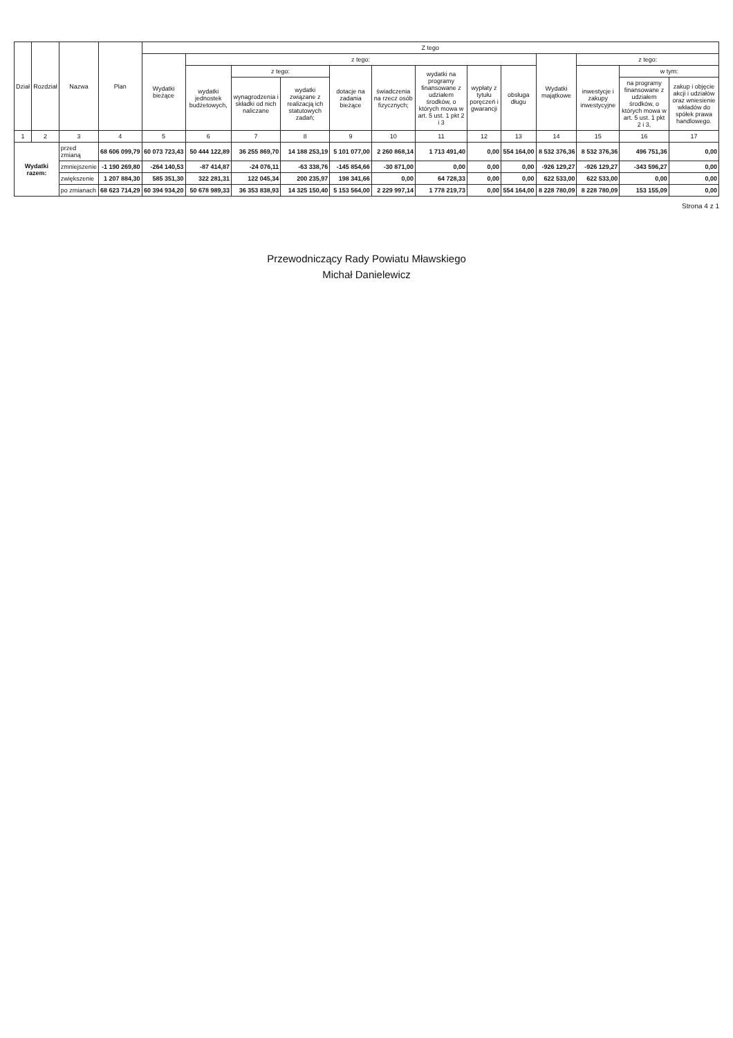| Dział | Rozdział | Nazwa | | Plan | Z tego | | | | | | | | | | | | |
| --- | --- | --- | --- | --- | --- | --- | --- | --- | --- | --- | --- | --- | --- | --- | --- | --- | --- |
| | | | | | Wydatki bieżące | z tego: | | | | | | | | Wydatki majątkowe | z tego: | | |
| | | | | | | wydatki jednostek budżetowych, | z tego: | | dotacje na zadania bieżące | świadczenia na rzecz osób fizycznych; | wydatki na programy finansowane z udziałem środków, o których mowa w art. 5 ust. 1 pkt 2 i 3 | wypłaty z tytułu poręczeń i gwarancji | obsługa długu | | inwestycje i zakupy inwestycyjne | w tym: | |
| | | | | | | | wynagrodzenia i składki od nich naliczane | wydatki związane z realizacją ich statutowych zadań; | | | | | | | | na programy finansowane z udziałem środków, o których mowa w art. 5 ust. 1 pkt 2 i 3, | zakup i objęcie akcji i udziałów oraz wniesienie wkładów do spółek prawa handlowego. |
| 1 | 2 | 3 | | 4 | 5 | 6 | 7 | 8 | 9 | 10 | 11 | 12 | 13 | 14 | 15 | 16 | 17 |
| Wydatki razem: | | | przed zmianą | 68 606 099,79 | 60 073 723,43 | 50 444 122,89 | 36 255 869,70 | 14 188 253,19 | 5 101 077,00 | 2 260 868,14 | 1 713 491,40 | 0,00 | 554 164,00 | 8 532 376,36 | 8 532 376,36 | 496 751,36 | 0,00 |
| | | | zmniejszenie | -1 190 269,80 | -264 140,53 | -87 414,87 | -24 076,11 | -63 338,76 | -145 854,66 | -30 871,00 | 0,00 | 0,00 | 0,00 | -926 129,27 | -926 129,27 | -343 596,27 | 0,00 |
| | | | zwiększenie | 1 207 884,30 | 585 351,30 | 322 281,31 | 122 045,34 | 200 235,97 | 198 341,66 | 0,00 | 64 728,33 | 0,00 | 0,00 | 622 533,00 | 622 533,00 | 0,00 | 0,00 |
| | | | po zmianach | 68 623 714,29 | 60 394 934,20 | 50 678 989,33 | 36 353 838,93 | 14 325 150,40 | 5 153 564,00 | 2 229 997,14 | 1 778 219,73 | 0,00 | 554 164,00 | 8 228 780,09 | 8 228 780,09 | 153 155,09 | 0,00 |
Strona 4 z 1
Przewodniczący Rady Powiatu Mławskiego
Michał Danielewicz